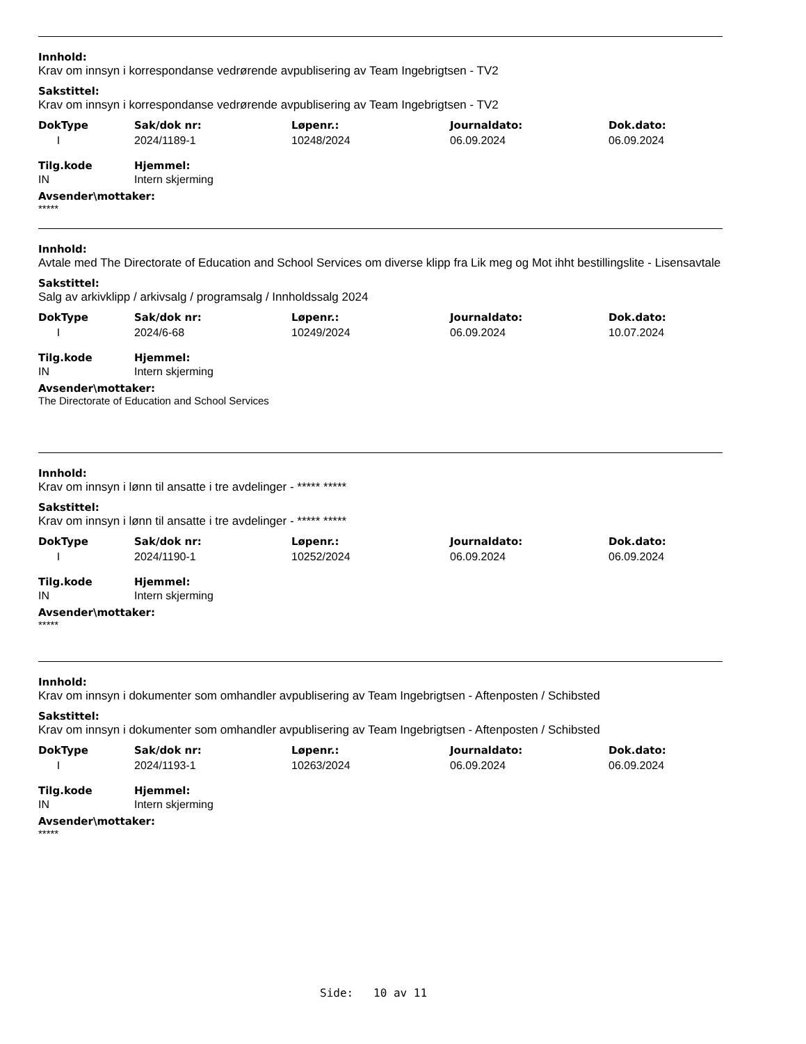Innhold:
Krav om innsyn i korrespondanse vedrørende avpublisering av Team Ingebrigtsen - TV2
Sakstittel:
Krav om innsyn i korrespondanse vedrørende avpublisering av Team Ingebrigtsen - TV2
| DokType | Sak/dok nr: | Løpenr.: | Journaldato: | Dok.dato: |
| --- | --- | --- | --- | --- |
| I | 2024/1189-1 | 10248/2024 | 06.09.2024 | 06.09.2024 |
| Tilg.kode | Hjemmel: |
| --- | --- |
| IN | Intern skjerming |
Avsender\mottaker:
*****
Innhold:
Avtale med The Directorate of Education and School Services om diverse klipp fra Lik meg og Mot ihht bestillingslite - Lisensavtale
Sakstittel:
Salg av arkivklipp / arkivsalg / programsalg / Innholdssalg 2024
| DokType | Sak/dok nr: | Løpenr.: | Journaldato: | Dok.dato: |
| --- | --- | --- | --- | --- |
| I | 2024/6-68 | 10249/2024 | 06.09.2024 | 10.07.2024 |
| Tilg.kode | Hjemmel: |
| --- | --- |
| IN | Intern skjerming |
Avsender\mottaker:
The Directorate of Education and School Services
Innhold:
Krav om innsyn i lønn til ansatte i tre avdelinger - ***** *****
Sakstittel:
Krav om innsyn i lønn til ansatte i tre avdelinger - ***** *****
| DokType | Sak/dok nr: | Løpenr.: | Journaldato: | Dok.dato: |
| --- | --- | --- | --- | --- |
| I | 2024/1190-1 | 10252/2024 | 06.09.2024 | 06.09.2024 |
| Tilg.kode | Hjemmel: |
| --- | --- |
| IN | Intern skjerming |
Avsender\mottaker:
*****
Innhold:
Krav om innsyn i dokumenter som omhandler avpublisering av Team Ingebrigtsen - Aftenposten / Schibsted
Sakstittel:
Krav om innsyn i dokumenter som omhandler avpublisering av Team Ingebrigtsen - Aftenposten / Schibsted
| DokType | Sak/dok nr: | Løpenr.: | Journaldato: | Dok.dato: |
| --- | --- | --- | --- | --- |
| I | 2024/1193-1 | 10263/2024 | 06.09.2024 | 06.09.2024 |
| Tilg.kode | Hjemmel: |
| --- | --- |
| IN | Intern skjerming |
Avsender\mottaker:
*****
Side: 10 av 11